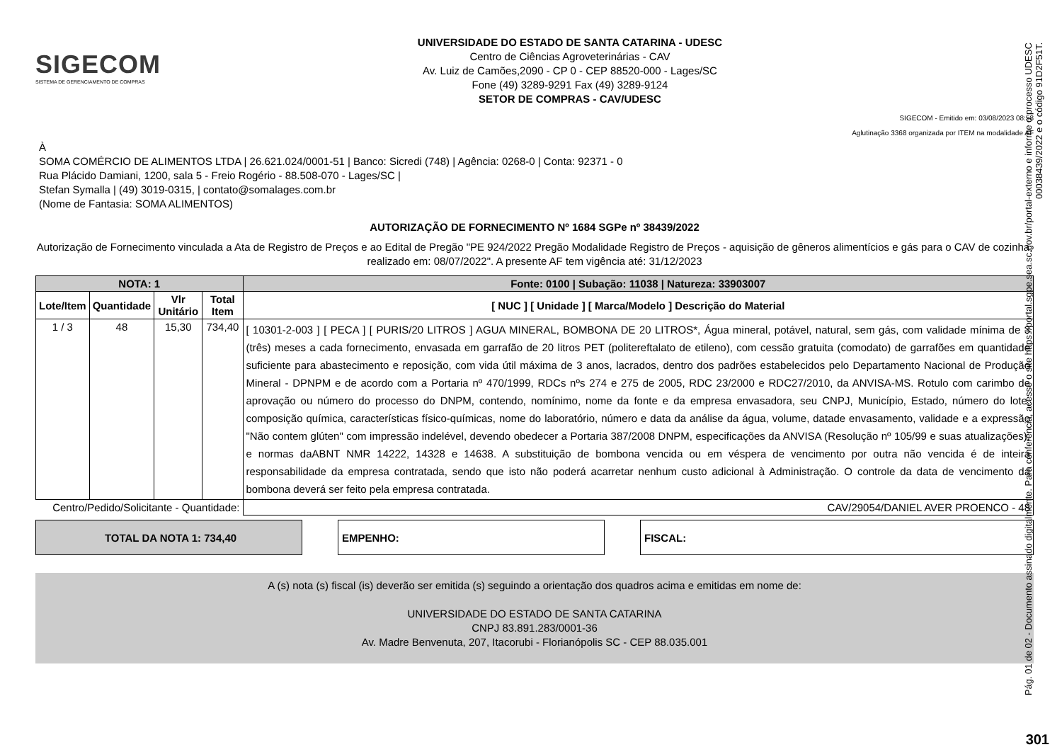SIGECOM
SISTEMA DE GERENCIAMENTO DE COMPRAS
UNIVERSIDADE DO ESTADO DE SANTA CATARINA - UDESC
Centro de Ciências Agroveterinárias - CAV
Av. Luiz de Camões,2090 - CP 0 - CEP 88520-000 - Lages/SC
Fone (49) 3289-9291 Fax (49) 3289-9124
SETOR DE COMPRAS - CAV/UDESC
SIGECOM - Emitido em: 03/08/2023 08:58
Aglutinação 3368 organizada por ITEM na modalidade AF
À
SOMA COMÉRCIO DE ALIMENTOS LTDA | 26.621.024/0001-51 | Banco: Sicredi (748) | Agência: 0268-0 | Conta: 92371 - 0
Rua Plácido Damiani, 1200, sala 5 - Freio Rogério - 88.508-070 - Lages/SC |
Stefan Symalla | (49) 3019-0315, | contato@somalages.com.br
(Nome de Fantasia: SOMA ALIMENTOS)
AUTORIZAÇÃO DE FORNECIMENTO Nº 1684 SGPe nº 38439/2022
Autorização de Fornecimento vinculada a Ata de Registro de Preços e ao Edital de Pregão "PE 924/2022 Pregão Modalidade Registro de Preços - aquisição de gêneros alimentícios e gás para o CAV de cozinha, realizado em: 08/07/2022". A presente AF tem vigência até: 31/12/2023
| NOTA: 1 | | | | Fonte: 0100 / Subação: 11038 / Natureza: 33903007 |
| --- | --- | --- | --- | --- |
| Lote/Item | Quantidade | Vlr Unitário | Total Item | [ NUC ] [ Unidade ] [ Marca/Modelo ] Descrição do Material |
| 1 / 3 | 48 | 15,30 | 734,40 | [ 10301-2-003 ] [ PECA ] [ PURIS/20 LITROS ] AGUA MINERAL, BOMBONA DE 20 LITROS*, Água mineral, potável, natural, sem gás, com validade mínima de 3 (três) meses a cada fornecimento, envasada em garrafão de 20 litros PET (politereftalato de etileno), com cessão gratuita (comodato) de garrafões em quantidade suficiente para abastecimento e reposição, com vida útil máxima de 3 anos, lacrados, dentro dos padrões estabelecidos pelo Departamento Nacional de Produção Mineral - DPNPM e de acordo com a Portaria nº 470/1999, RDCs nºs 274 e 275 de 2005, RDC 23/2000 e RDC27/2010, da ANVISA-MS. Rotulo com carimbo de aprovação ou número do processo do DNPM, contendo, nomínimo, nome da fonte e da empresa envasadora, seu CNPJ, Município, Estado, número do lote, composição química, características físico-químicas, nome do laboratório, número e data da análise da água, volume, datade envasamento, validade e a expressão "Não contem glúten" com impressão indelével, devendo obedecer a Portaria 387/2008 DNPM, especificações da ANVISA (Resolução nº 105/99 e suas atualizações), e normas daABNT NMR 14222, 14328 e 14638. A substituição de bombona vencida ou em véspera de vencimento por outra não vencida é de inteira responsabilidade da empresa contratada, sendo que isto não poderá acarretar nenhum custo adicional à Administração. O controle da data de vencimento da bombona deverá ser feito pela empresa contratada. |
| Centro/Pedido/Solicitante - Quantidade: | | | | CAV/29054/DANIEL AVER PROENCO - 48 |
TOTAL DA NOTA 1: 734,40 EMPENHO: FISCAL:
A (s) nota (s) fiscal (is) deverão ser emitida (s) seguindo a orientação dos quadros acima e emitidas em nome de:
UNIVERSIDADE DO ESTADO DE SANTA CATARINA
CNPJ 83.891.283/0001-36
Av. Madre Benvenuta, 207, Itacorubi - Florianópolis SC - CEP 88.035.001
Pág. 01 de 02 - Documento assinado digitalmente. Para conferência, acesse o site https://portal.sgpe.sea.sc.gov.br/portal-externo e informe o processo UDESC 00038439/2022 e o código 91D2F51T.
301